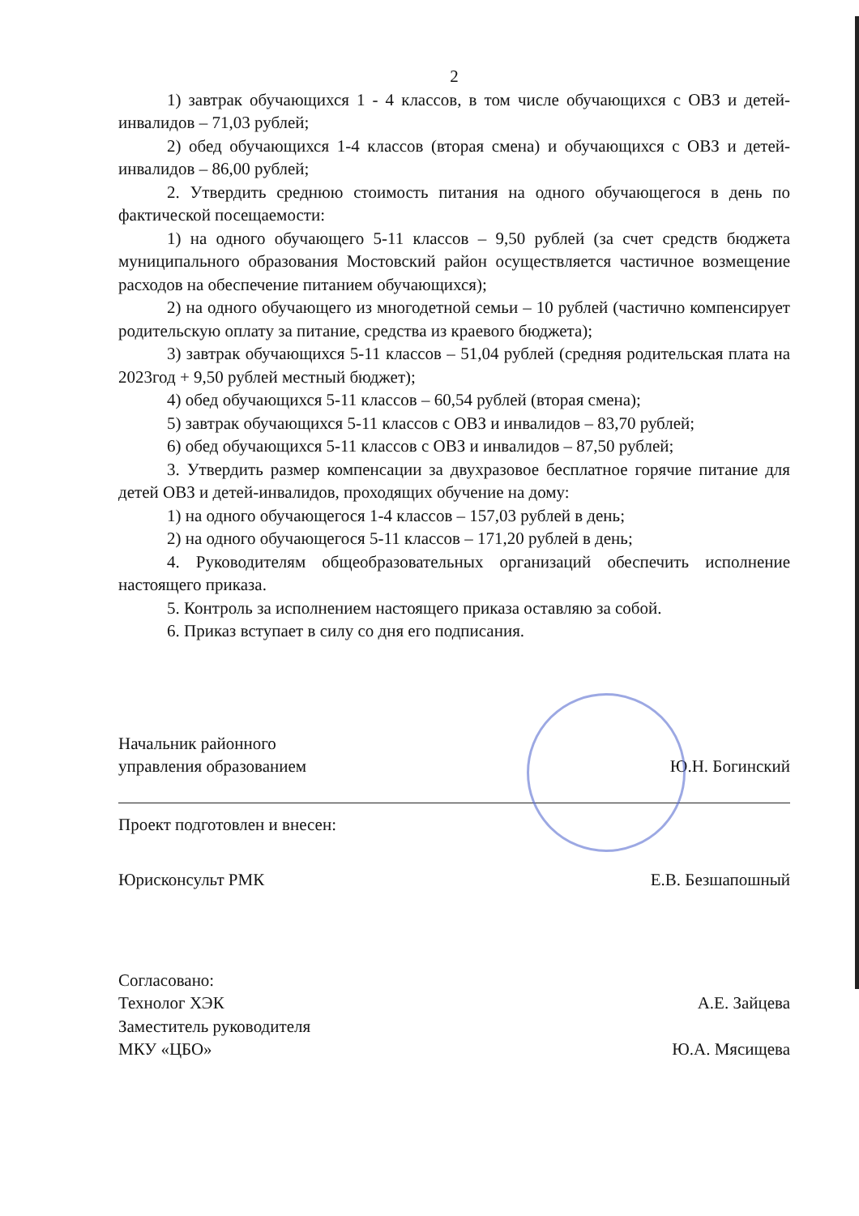2
1) завтрак обучающихся 1 - 4 классов, в том числе обучающихся с ОВЗ и детей-инвалидов – 71,03 рублей;
2) обед обучающихся 1-4 классов (вторая смена) и обучающихся с ОВЗ и детей-инвалидов – 86,00 рублей;
2. Утвердить среднюю стоимость питания на одного обучающегося в день по фактической посещаемости:
1) на одного обучающего 5-11 классов – 9,50 рублей (за счет средств бюджета муниципального образования Мостовский район осуществляется частичное возмещение расходов на обеспечение питанием обучающихся);
2) на одного обучающего из многодетной семьи – 10 рублей (частично компенсирует родительскую оплату за питание, средства из краевого бюджета);
3) завтрак обучающихся 5-11 классов – 51,04 рублей (средняя родительская плата на 2023год + 9,50 рублей местный бюджет);
4) обед обучающихся 5-11 классов – 60,54 рублей (вторая смена);
5) завтрак обучающихся 5-11 классов с ОВЗ и инвалидов – 83,70 рублей;
6) обед обучающихся 5-11 классов с ОВЗ и инвалидов – 87,50 рублей;
3. Утвердить размер компенсации за двухразовое бесплатное горячие питание для детей ОВЗ и детей-инвалидов, проходящих обучение на дому:
1) на одного обучающегося 1-4 классов – 157,03 рублей в день;
2) на одного обучающегося 5-11 классов – 171,20 рублей в день;
4. Руководителям общеобразовательных организаций обеспечить исполнение настоящего приказа.
5. Контроль за исполнением настоящего приказа оставляю за собой.
6. Приказ вступает в силу со дня его подписания.
Начальник районного
управления образованием
Ю.Н. Богинский
Проект подготовлен и внесен:
Юрисконсульт РМК
Е.В. Безшапошный
Согласовано:
Технолог ХЭК
А.Е. Зайцева
Заместитель руководителя
МКУ «ЦБО»
Ю.А. Мясищева